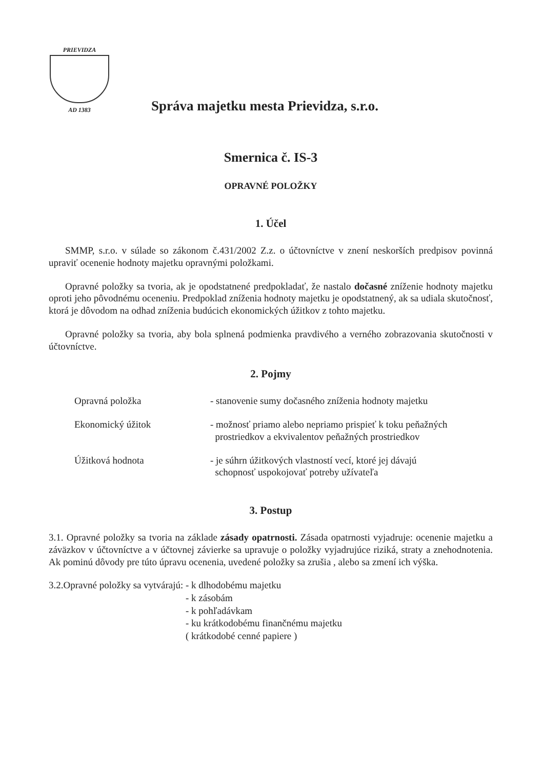PRIEVIDZA
AD 1383
Správa majetku mesta Prievidza, s.r.o.
Smernica č. IS-3
OPRAVNÉ POLOŽKY
1. Účel
SMMP, s.r.o. v súlade so zákonom č.431/2002 Z.z. o účtovníctve v znení neskorších predpisov povinná upraviť ocenenie hodnoty majetku opravnými položkami.
Opravné položky sa tvoria, ak je opodstatnené predpokladať, že nastalo dočasné zníženie hodnoty majetku oproti jeho pôvodnému oceneniu. Predpoklad zníženia hodnoty majetku je opodstatnený, ak sa udiala skutočnosť, ktorá je dôvodom na odhad zníženia budúcich ekonomických úžitkov z tohto majetku.
Opravné položky sa tvoria, aby bola splnená podmienka pravdivého a verného zobrazovania skutočnosti v účtovníctve.
2. Pojmy
Opravná položka - stanovenie sumy dočasného zníženia hodnoty majetku
Ekonomický úžitok - možnosť priamo alebo nepriamo prispieť k toku peňažných
prostriedkov a ekvivalentov peňažných prostriedkov
Úžitková hodnota - je súhrn úžitkových vlastností vecí, ktoré jej dávajú
schopnosť uspokojovať potreby užívateľa
3. Postup
3.1. Opravné položky sa tvoria na základe zásady opatrnosti. Zásada opatrnosti vyjadruje: ocenenie majetku a záväzkov v účtovníctve a v účtovnej závierke sa upravuje o položky vyjadrujúce riziká, straty a znehodnotenia. Ak pominú dôvody pre túto úpravu ocenenia, uvedené položky sa zrušia , alebo sa zmení ich výška.
3.2.Opravné položky sa vytvárajú:
- k dlhodobému majetku
- k zásobám
- k pohľadávkam
- ku krátkodobému finančnému majetku
( krátkodobé cenné papiere )